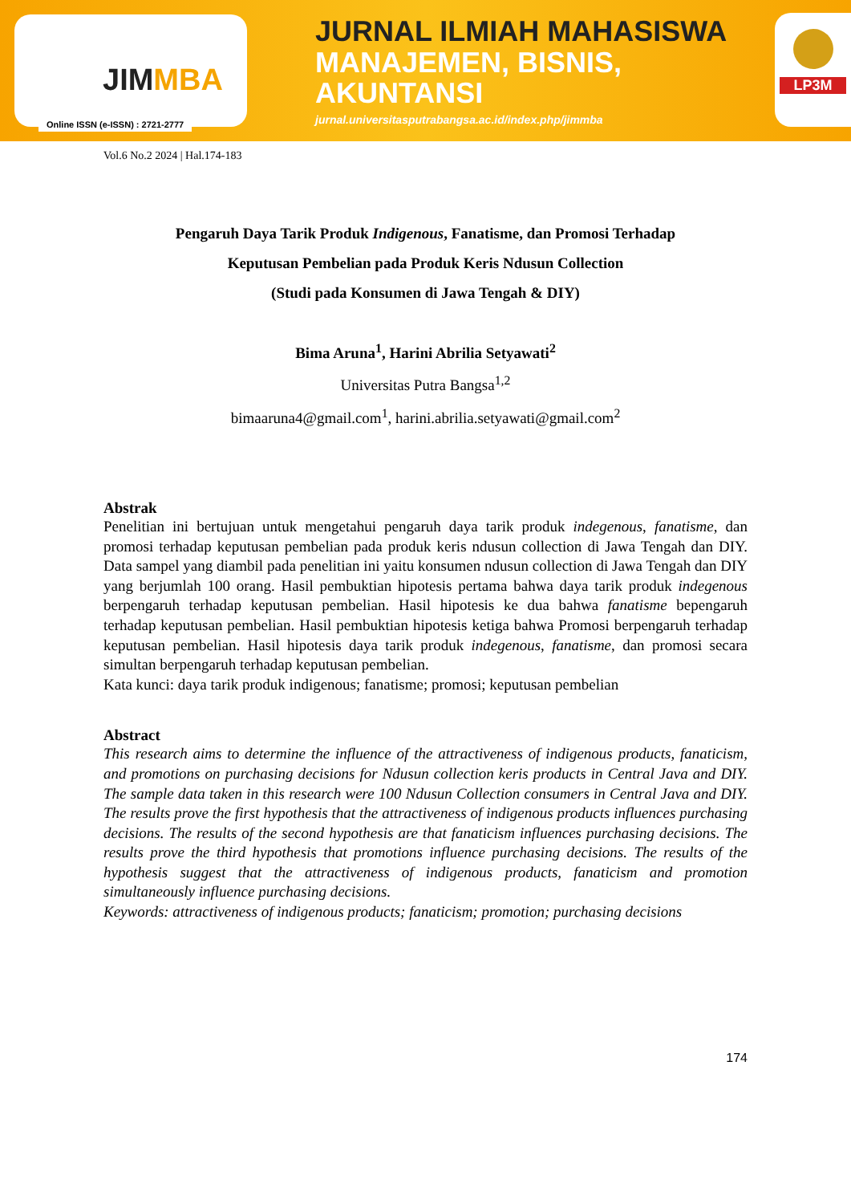JIMMBA
Online ISSN (e-ISSN) : 2721-2777
JURNAL ILMIAH MAHASISWA
MANAJEMEN, BISNIS,
AKUNTANSI
jurnal.universitasputrabangsa.ac.id/index.php/jimmba
LP3M
Vol.6 No.2 2024 | Hal.174-183
Pengaruh Daya Tarik Produk Indigenous, Fanatisme, dan Promosi Terhadap
Keputusan Pembelian pada Produk Keris Ndusun Collection
(Studi pada Konsumen di Jawa Tengah & DIY)
Bima Aruna<sup>1</sup>, Harini Abrilia Setyawati<sup>2</sup>
Universitas Putra Bangsa<sup>1,2</sup>
bimaaruna4@gmail.com<sup>1</sup>, harini.abrilia.setyawati@gmail.com<sup>2</sup>
Abstrak
Penelitian ini bertujuan untuk mengetahui pengaruh daya tarik produk indegenous, fanatisme, dan promosi terhadap keputusan pembelian pada produk keris ndusun collection di Jawa Tengah dan DIY. Data sampel yang diambil pada penelitian ini yaitu konsumen ndusun collection di Jawa Tengah dan DIY yang berjumlah 100 orang. Hasil pembuktian hipotesis pertama bahwa daya tarik produk indegenous berpengaruh terhadap keputusan pembelian. Hasil hipotesis ke dua bahwa fanatisme bepengaruh terhadap keputusan pembelian. Hasil pembuktian hipotesis ketiga bahwa Promosi berpengaruh terhadap keputusan pembelian. Hasil hipotesis daya tarik produk indegenous, fanatisme, dan promosi secara simultan berpengaruh terhadap keputusan pembelian.
Kata kunci: daya tarik produk indigenous; fanatisme; promosi; keputusan pembelian
Abstract
This research aims to determine the influence of the attractiveness of indigenous products, fanaticism, and promotions on purchasing decisions for Ndusun collection keris products in Central Java and DIY. The sample data taken in this research were 100 Ndusun Collection consumers in Central Java and DIY. The results prove the first hypothesis that the attractiveness of indigenous products influences purchasing decisions. The results of the second hypothesis are that fanaticism influences purchasing decisions. The results prove the third hypothesis that promotions influence purchasing decisions. The results of the hypothesis suggest that the attractiveness of indigenous products, fanaticism and promotion simultaneously influence purchasing decisions.
Keywords: attractiveness of indigenous products; fanaticism; promotion; purchasing decisions
174